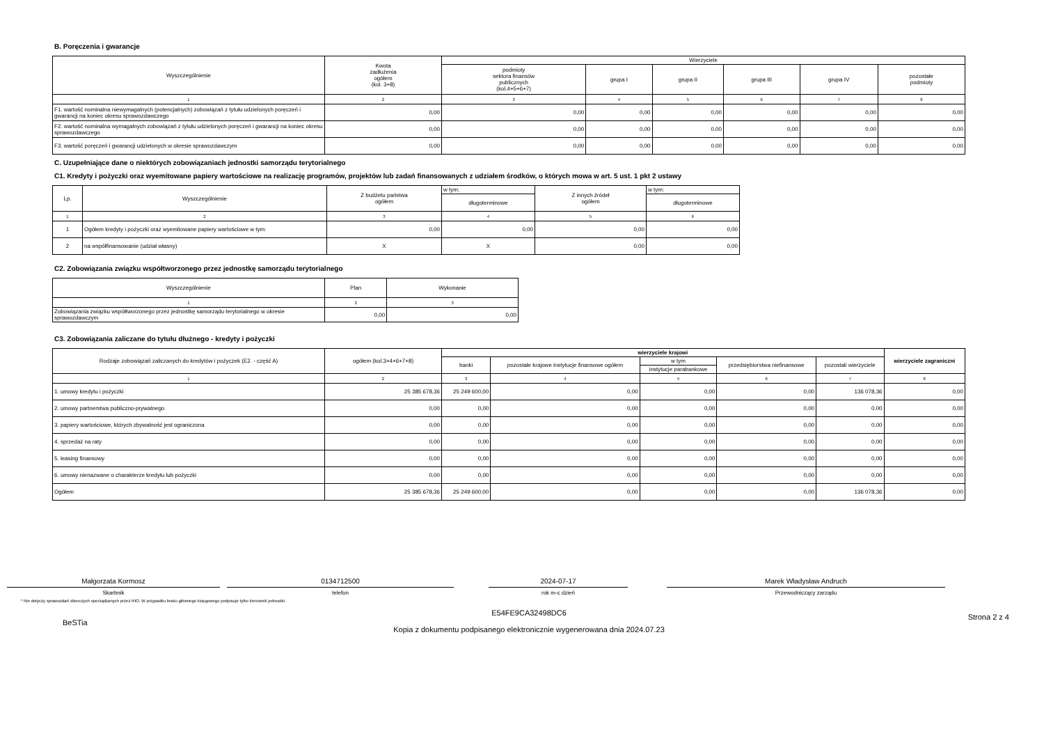B. Poręczenia i gwarancje
| Wyszczególnienie | Kwota zadłużenia ogółem (kol. 3+8) | Wierzyciele | | | | | |
| --- | --- | --- | --- | --- | --- | --- | --- |
| | | podmioty sektora finansów publicznych (kol.4+5+6+7) | grupa I | grupa II | grupa III | grupa IV | pozostałe podmioty |
| 1 | 2 | 3 | 4 | 5 | 6 | 7 | 8 |
| F1. wartość nominalna niewymagalnych (potencjalnych) zobowiązań z tytułu udzielonych poręczeń i gwarancji na koniec okresu sprawozdawczego | 0,00 | 0,00 | 0,00 | 0,00 | 0,00 | 0,00 | 0,00 |
| F2. wartość nominalna wymagalnych zobowiązań z tytułu udzielonych poręczeń i gwarancji na koniec okresu sprawozdawczego | 0,00 | 0,00 | 0,00 | 0,00 | 0,00 | 0,00 | 0,00 |
| F3. wartość poręczeń i gwarancji udzielonych w okresie sprawozdawczym | 0,00 | 0,00 | 0,00 | 0,00 | 0,00 | 0,00 | 0,00 |
C. Uzupełniające dane o niektórych zobowiązaniach jednostki samorządu terytorialnego
C1. Kredyty i pożyczki oraz wyemitowane papiery wartościowe na realizację programów, projektów lub zadań finansowanych z udziałem środków, o których mowa w art. 5 ust. 1 pkt 2 ustawy
| Lp. | Wyszczególnienie | Z budżetu państwa ogółem | w tym: | Z innych źródeł ogółem | w tym: |
| --- | --- | --- | --- | --- | --- |
| | | | długoterminowe | | długoterminowe |
| 1 | 2 | 3 | 4 | 5 | 6 |
| 1 | Ogółem kredyty i pożyczki oraz wyemitowane papiery wartościowe w tym: | 0,00 | 0,00 | 0,00 | 0,00 |
| 2 | na współfinansowanie (udział własny) | X | X | 0,00 | 0,00 |
C2. Zobowiązania związku współtworzonego przez jednostkę samorządu terytorialnego
| Wyszczególnienie | Plan | Wykonanie |
| --- | --- | --- |
| 1 | 2 | 3 |
| Zobowiązania związku współtworzonego przez jednostkę samorządu terytorialnego w okresie sprawozdawczym | 0,00 | 0,00 |
C3. Zobowiązania zaliczane do tytułu dłużnego - kredyty i pożyczki
| Rodzaje zobowiązań zaliczanych do kredytów i pożyczek (E2. - część A) | ogółem (kol.3+4+6+7+8) | wierzyciele krajowi | | | | | wierzyciele zagraniczni |
| --- | --- | --- | --- | --- | --- | --- | --- |
| | | banki | pozostałe krajowe instytucje finansowe ogółem | w tym | przedsiębiorstwa niefinansowe | pozostali wierzyciele | |
| | | | | instytucje parabankowe | | | |
| 1 | 2 | 3 | 4 | 5 | 6 | 7 | 8 |
| 1. umowy kredytu i pożyczki | 25 385 678,36 | 25 249 600,00 | 0,00 | 0,00 | 0,00 | 136 078,36 | 0,00 |
| 2. umowy partnerstwa publiczno-prywatnego | 0,00 | 0,00 | 0,00 | 0,00 | 0,00 | 0,00 | 0,00 |
| 3. papiery wartościowe, których zbywalność jest ograniczona | 0,00 | 0,00 | 0,00 | 0,00 | 0,00 | 0,00 | 0,00 |
| 4. sprzedaż na raty | 0,00 | 0,00 | 0,00 | 0,00 | 0,00 | 0,00 | 0,00 |
| 5. leasing finansowy | 0,00 | 0,00 | 0,00 | 0,00 | 0,00 | 0,00 | 0,00 |
| 6. umowy nienazwane o charakterze kredytu lub pożyczki | 0,00 | 0,00 | 0,00 | 0,00 | 0,00 | 0,00 | 0,00 |
| Ogółem | 25 385 678,36 | 25 249 600,00 | 0,00 | 0,00 | 0,00 | 136 078,36 | 0,00 |
Małgorzata Kormosz
Skarbnik
0134712500
telefon
2024-07-17
rok m-c dzień
Marek Władysław Andruch
Przewodniczący zarządu
* Nie dotyczy sprawozdań zbiorczych sporządzanych przez RIO. W przypadku braku głównego księgowego podpisuje tylko kierownik jednostki.
BeSTia
E54FE9CA32498DC6
Kopia z dokumentu podpisanego elektronicznie wygenerowana dnia 2024.07.23
Strona 2 z 4